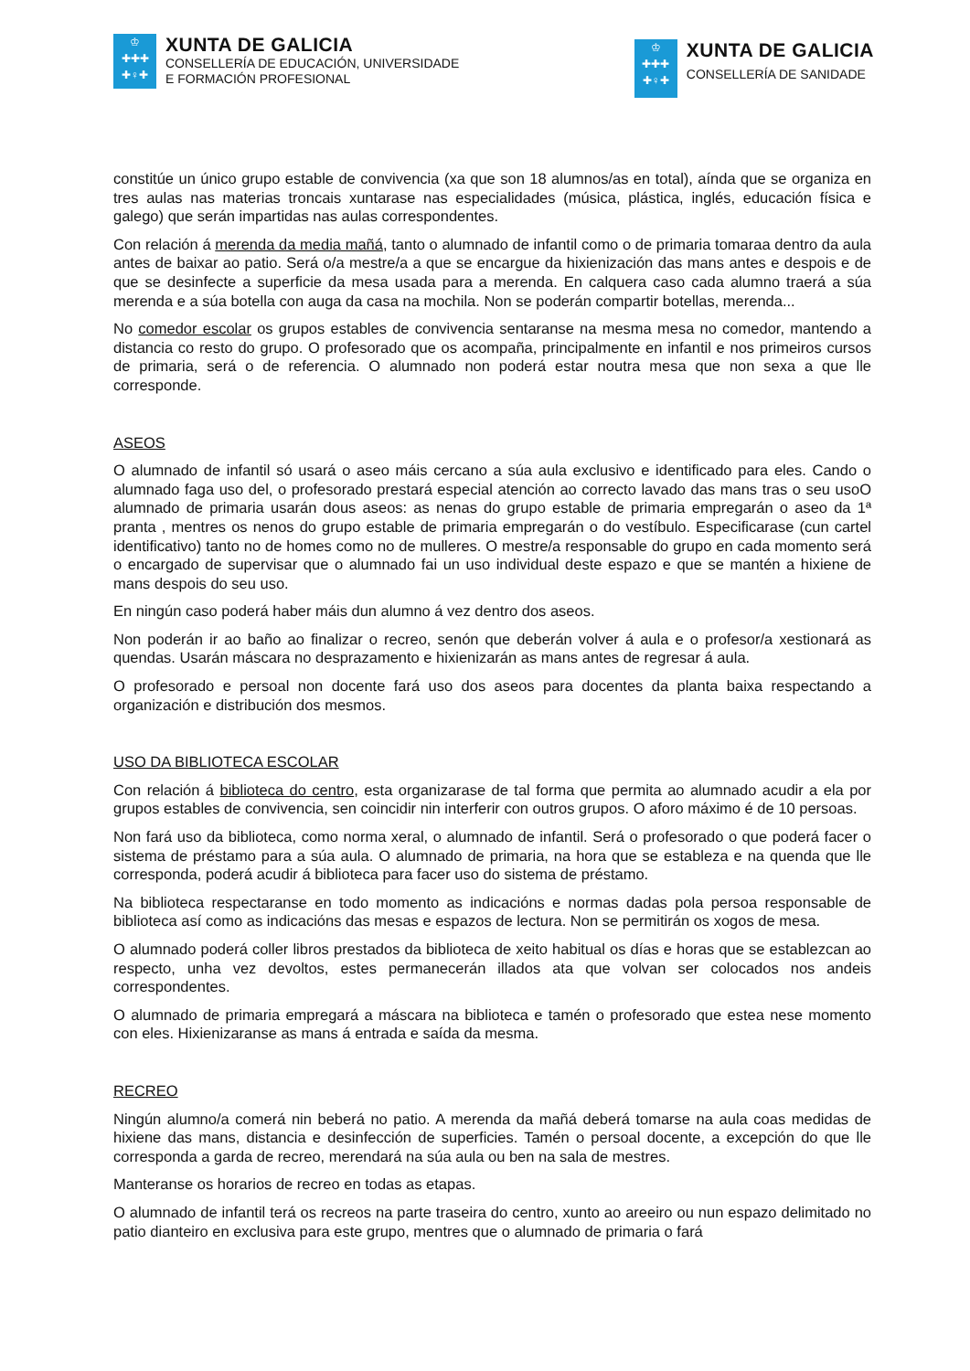♔
✚✚✚
✚♀✚
XUNTA DE GALICIA
CONSELLERÍA DE EDUCACIÓN, UNIVERSIDADE
E FORMACIÓN PROFESIONAL
♔
✚✚✚
✚♀✚
XUNTA DE GALICIA
CONSELLERÍA DE SANIDADE
constitúe un único grupo estable de convivencia (xa que son 18 alumnos/as en total), aínda que se organiza en tres aulas nas materias troncais xuntarase nas especialidades (música, plástica, inglés, educación física e galego) que serán impartidas nas aulas correspondentes.
Con relación á merenda da media mañá, tanto o alumnado de infantil como o de primaria tomaraa dentro da aula antes de baixar ao patio. Será o/a mestre/a a que se encargue da hixienización das mans antes e despois e de que se desinfecte a superficie da mesa usada para a merenda. En calquera caso cada alumno traerá a súa merenda e a súa botella con auga da casa na mochila. Non se poderán compartir botellas, merenda...
No comedor escolar os grupos estables de convivencia sentaranse na mesma mesa no comedor, mantendo a distancia co resto do grupo. O profesorado que os acompaña, principalmente en infantil e nos primeiros cursos de primaria, será o de referencia. O alumnado non poderá estar noutra mesa que non sexa a que lle corresponde.
ASEOS
O alumnado de infantil só usará o aseo máis cercano a súa aula exclusivo e identificado para eles. Cando o alumnado faga uso del, o profesorado prestará especial atención ao correcto lavado das mans tras o seu usoO alumnado de primaria usarán dous aseos: as nenas do grupo estable de primaria empregarán o aseo da 1ª pranta , mentres os nenos do grupo estable de primaria empregarán o do vestíbulo. Especificarase (cun cartel identificativo) tanto no de homes como no de mulleres. O mestre/a responsable do grupo en cada momento será o encargado de supervisar que o alumnado fai un uso individual deste espazo e que se mantén a hixiene de mans despois do seu uso.
En ningún caso poderá haber máis dun alumno á vez dentro dos aseos.
Non poderán ir ao baño ao finalizar o recreo, senón que deberán volver á aula e o profesor/a xestionará as quendas. Usarán máscara no desprazamento e hixienizarán as mans antes de regresar á aula.
O profesorado e persoal non docente fará uso dos aseos para docentes da planta baixa respectando a organización e distribución dos mesmos.
USO DA BIBLIOTECA ESCOLAR
Con relación á biblioteca do centro, esta organizarase de tal forma que permita ao alumnado acudir a ela por grupos estables de convivencia, sen coincidir nin interferir con outros grupos. O aforo máximo é de 10 persoas.
Non fará uso da biblioteca, como norma xeral, o alumnado de infantil. Será o profesorado o que poderá facer o sistema de préstamo para a súa aula. O alumnado de primaria, na hora que se estableza e na quenda que lle corresponda, poderá acudir á biblioteca para facer uso do sistema de préstamo.
Na biblioteca respectaranse en todo momento as indicacións e normas dadas pola persoa responsable de biblioteca así como as indicacións das mesas e espazos de lectura. Non se permitirán os xogos de mesa.
O alumnado poderá coller libros prestados da biblioteca de xeito habitual os días e horas que se establezcan ao respecto, unha vez devoltos, estes permanecerán illados ata que volvan ser colocados nos andeis correspondentes.
O alumnado de primaria empregará a máscara na biblioteca e tamén o profesorado que estea nese momento con eles. Hixienizaranse as mans á entrada e saída da mesma.
RECREO
Ningún alumno/a comerá nin beberá no patio. A merenda da mañá deberá tomarse na aula coas medidas de hixiene das mans, distancia e desinfección de superficies. Tamén o persoal docente, a excepción do que lle corresponda a garda de recreo, merendará na súa aula ou ben na sala de mestres.
Manteranse os horarios de recreo en todas as etapas.
O alumnado de infantil terá os recreos na parte traseira do centro, xunto ao areeiro ou nun espazo delimitado no patio dianteiro en exclusiva para este grupo, mentres que o alumnado de primaria o fará